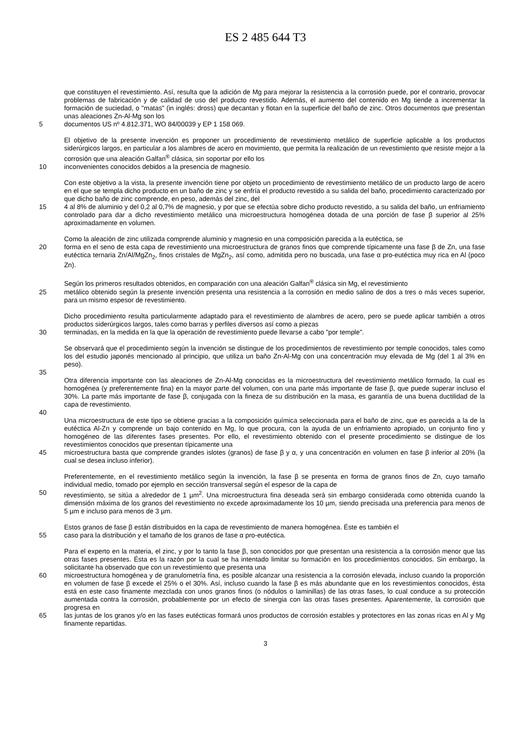ES 2 485 644 T3
que constituyen el revestimiento. Así, resulta que la adición de Mg para mejorar la resistencia a la corrosión puede, por el contrario, provocar problemas de fabricación y de calidad de uso del producto revestido. Además, el aumento del contenido en Mg tiende a incrementar la formación de suciedad, o "matas" (in inglés: dross) que decantan y flotan en la superficie del baño de zinc. Otros documentos que presentan unas aleaciones Zn-Al-Mg son los
5 documentos US nº 4.812.371, WO 84/00039 y EP 1 158 069.
El objetivo de la presente invención es proponer un procedimiento de revestimiento metálico de superficie aplicable a los productos siderúrgicos largos, en particular a los alambres de acero en movimiento, que permita la realización de un revestimiento que resiste mejor a la corrosión que una aleación Galfan<sup>®</sup> clásica, sin soportar por ello los
10 inconvenientes conocidos debidos a la presencia de magnesio.
Con este objetivo a la vista, la presente invención tiene por objeto un procedimiento de revestimiento metálico de un producto largo de acero en el que se templa dicho producto en un baño de zinc y se enfría el producto revestido a su salida del baño, procedimiento caracterizado por que dicho baño de zinc comprende, en peso, además del zinc, del
15 4 al 8% de aluminio y del 0,2 al 0,7% de magnesio, y por que se efectúa sobre dicho producto revestido, a su salida del baño, un enfriamiento controlado para dar a dicho revestimiento metálico una microestructura homogénea dotada de una porción de fase β superior al 25% aproximadamente en volumen.
Como la aleación de zinc utilizada comprende aluminio y magnesio en una composición parecida a la eutéctica, se
20 forma en el seno de esta capa de revestimiento una microestructura de granos finos que comprende típicamente una fase β de Zn, una fase eutéctica ternaria Zn/Al/MgZn<sub>2</sub>, finos cristales de MgZn<sub>2</sub>, así como, admitida pero no buscada, una fase α pro-eutéctica muy rica en Al (poco Zn).
Según los primeros resultados obtenidos, en comparación con una aleación Galfan<sup>®</sup> clásica sin Mg, el revestimiento
25 metálico obtenido según la presente invención presenta una resistencia a la corrosión en medio salino de dos a tres o más veces superior, para un mismo espesor de revestimiento.
Dicho procedimiento resulta particularmente adaptado para el revestimiento de alambres de acero, pero se puede aplicar también a otros productos siderúrgicos largos, tales como barras y perfiles diversos así como a piezas
30 terminadas, en la medida en la que la operación de revestimiento puede llevarse a cabo "por temple".
Se observará que el procedimiento según la invención se distingue de los procedimientos de revestimiento por temple conocidos, tales como los del estudio japonés mencionado al principio, que utiliza un baño Zn-Al-Mg con una concentración muy elevada de Mg (del 1 al 3% en peso).
35
Otra diferencia importante con las aleaciones de Zn-Al-Mg conocidas es la microestructura del revestimiento metálico formado, la cual es homogénea (y preferentemente fina) en la mayor parte del volumen, con una parte más importante de fase β, que puede superar incluso el 30%. La parte más importante de fase β, conjugada con la fineza de su distribución en la masa, es garantía de una buena ductilidad de la capa de revestimiento.
40
Una microestructura de este tipo se obtiene gracias a la composición química seleccionada para el baño de zinc, que es parecida a la de la eutéctica Al-Zn y comprende un bajo contenido en Mg, lo que procura, con la ayuda de un enfriamiento apropiado, un conjunto fino y homogéneo de las diferentes fases presentes. Por ello, el revestimiento obtenido con el presente procedimiento se distingue de los revestimientos conocidos que presentan típicamente una
45 microestructura basta que comprende grandes islotes (granos) de fase β y α, y una concentración en volumen en fase β inferior al 20% (la cual se desea incluso inferior).
Preferentemente, en el revestimiento metálico según la invención, la fase β se presenta en forma de granos finos de Zn, cuyo tamaño individual medio, tomado por ejemplo en sección transversal según el espesor de la capa de
50 revestimiento, se sitúa a alrededor de 1 µm<sup>2</sup>. Una microestructura fina deseada será sin embargo considerada como obtenida cuando la dimensión máxima de los granos del revestimiento no excede aproximadamente los 10 µm, siendo precisada una preferencia para menos de 5 µm e incluso para menos de 3 µm.
Estos granos de fase β están distribuidos en la capa de revestimiento de manera homogénea. Éste es también el
55 caso para la distribución y el tamaño de los granos de fase α pro-eutéctica.
Para el experto en la materia, el zinc, y por lo tanto la fase β, son conocidos por que presentan una resistencia a la corrosión menor que las otras fases presentes. Ésta es la razón por la cual se ha intentado limitar su formación en los procedimientos conocidos. Sin embargo, la solicitante ha observado que con un revestimiento que presenta una
60 microestructura homogénea y de granulometría fina, es posible alcanzar una resistencia a la corrosión elevada, incluso cuando la proporción en volumen de fase β excede el 25% o el 30%. Así, incluso cuando la fase β es más abundante que en los revestimientos conocidos, ésta está en este caso finamente mezclada con unos granos finos (o nódulos o laminillas) de las otras fases, lo cual conduce a su protección aumentada contra la corrosión, probablemente por un efecto de sinergia con las otras fases presentes. Aparentemente, la corrosión que progresa en
65 las juntas de los granos y/o en las fases eutécticas formará unos productos de corrosión estables y protectores en las zonas ricas en Al y Mg finamente repartidas.
3